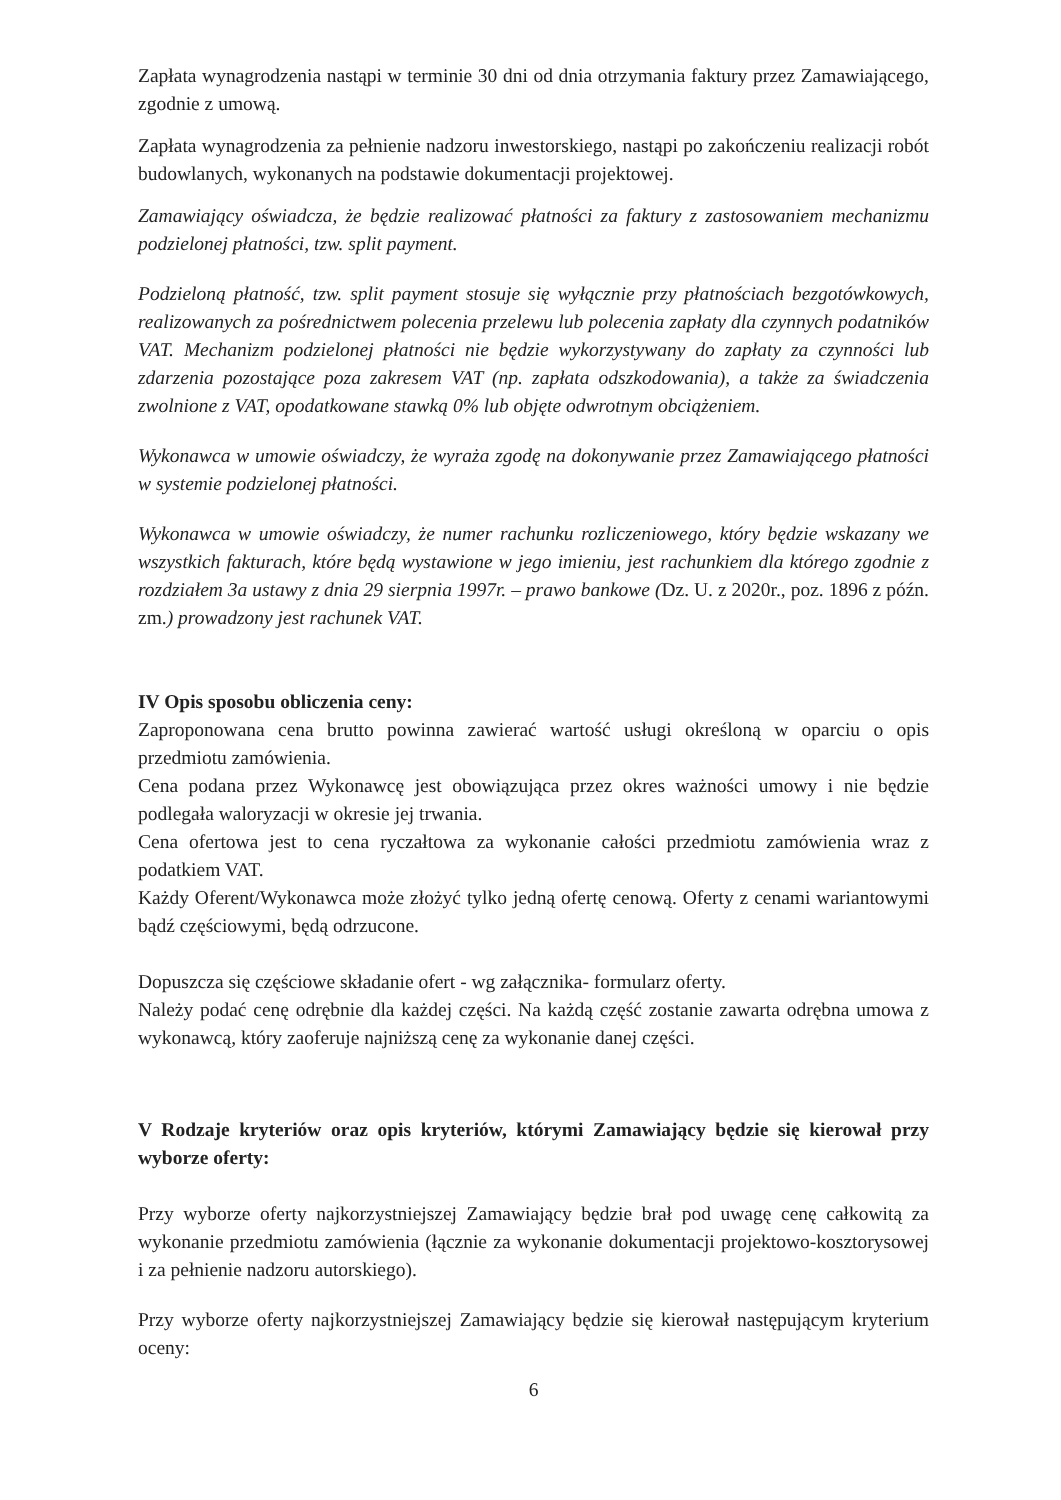Zapłata wynagrodzenia nastąpi w terminie 30 dni od dnia otrzymania faktury przez Zamawiającego, zgodnie z umową.
Zapłata wynagrodzenia za pełnienie nadzoru inwestorskiego, nastąpi po zakończeniu realizacji robót budowlanych, wykonanych na podstawie dokumentacji projektowej.
Zamawiający oświadcza, że będzie realizować płatności za faktury z zastosowaniem mechanizmu podzielonej płatności, tzw. split payment.
Podzieloną płatność, tzw. split payment stosuje się wyłącznie przy płatnościach bezgotówkowych, realizowanych za pośrednictwem polecenia przelewu lub polecenia zapłaty dla czynnych podatników VAT. Mechanizm podzielonej płatności nie będzie wykorzystywany do zapłaty za czynności lub zdarzenia pozostające poza zakresem VAT (np. zapłata odszkodowania), a także za świadczenia zwolnione z VAT, opodatkowane stawką 0% lub objęte odwrotnym obciążeniem.
Wykonawca w umowie oświadczy, że wyraża zgodę na dokonywanie przez Zamawiającego płatności w systemie podzielonej płatności.
Wykonawca w umowie oświadczy, że numer rachunku rozliczeniowego, który będzie wskazany we wszystkich fakturach, które będą wystawione w jego imieniu, jest rachunkiem dla którego zgodnie z rozdziałem 3a ustawy z dnia 29 sierpnia 1997r. – prawo bankowe (Dz. U. z 2020r., poz. 1896 z późn. zm.) prowadzony jest rachunek VAT.
IV Opis sposobu obliczenia ceny:
Zaproponowana cena brutto powinna zawierać wartość usługi określoną w oparciu o opis przedmiotu zamówienia.
Cena podana przez Wykonawcę jest obowiązująca przez okres ważności umowy i nie będzie podlegała waloryzacji w okresie jej trwania.
Cena ofertowa jest to cena ryczałtowa za wykonanie całości przedmiotu zamówienia wraz z podatkiem VAT.
Każdy Oferent/Wykonawca może złożyć tylko jedną ofertę cenową. Oferty z cenami wariantowymi bądź częściowymi, będą odrzucone.
Dopuszcza się częściowe składanie ofert - wg załącznika- formularz oferty.
Należy podać cenę odrębnie dla każdej części. Na każdą część zostanie zawarta odrębna umowa z wykonawcą, który zaoferuje najniższą cenę za wykonanie danej części.
V Rodzaje kryteriów oraz opis kryteriów, którymi Zamawiający będzie się kierował przy wyborze oferty:
Przy wyborze oferty najkorzystniejszej Zamawiający będzie brał pod uwagę cenę całkowitą za wykonanie przedmiotu zamówienia (łącznie za wykonanie dokumentacji projektowo-kosztorysowej i za pełnienie nadzoru autorskiego).
Przy wyborze oferty najkorzystniejszej Zamawiający będzie się kierował następującym kryterium oceny:
6